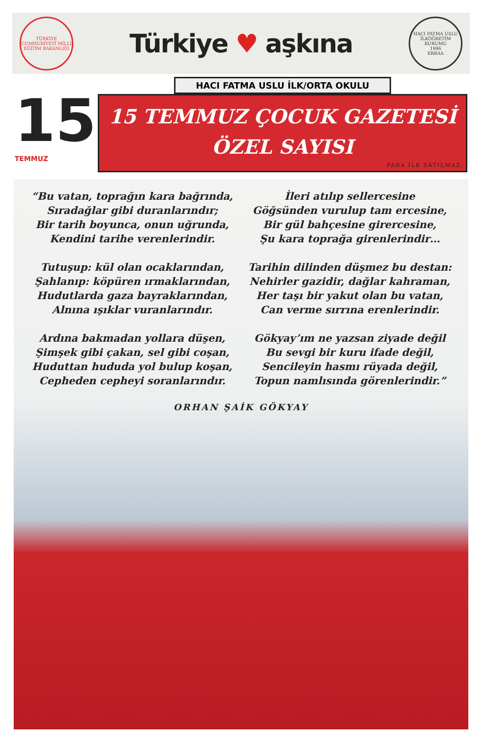TÜRKİYE CUMHURİYETİ MİLLİ EĞİTİM BAKANLIĞI
Türkiye ♥ aşkına
HACI FATMA USLU İLKÖĞRETİM KURUMU
1996
ERBAA
15
TEMMUZ
HACI FATMA USLU İLK/ORTA OKULU
15 TEMMUZ ÇOCUK GAZETESİ
ÖZEL SAYISI
PARA İLE SATILMAZ
“Bu vatan, toprağın kara bağrında,
Sıradağlar gibi duranlarındır;
Bir tarih boyunca, onun uğrunda,
Kendini tarihe verenlerindir.
Tutuşup: kül olan ocaklarından,
Şahlanıp: köpüren ırmaklarından,
Hudutlarda gaza bayraklarından,
Alnına ışıklar vuranlarındır.
Ardına bakmadan yollara düşen,
Şimşek gibi çakan, sel gibi coşan,
Huduttan hududa yol bulup koşan,
Cepheden cepheyi soranlarındır.
İleri atılıp sellercesine
Göğsünden vurulup tam ercesine,
Bir gül bahçesine girercesine,
Şu kara toprağa girenlerindir…
Tarihin dilinden düşmez bu destan:
Nehirler gazidir, dağlar kahraman,
Her taşı bir yakut olan bu vatan,
Can verme sırrına erenlerindir.
Gökyay’ım ne yazsan ziyade değil
Bu sevgi bir kuru ifade değil,
Sencileyin hasmı rüyada değil,
Topun namlısında görenlerindir.”
ORHAN ŞAİK GÖKYAY